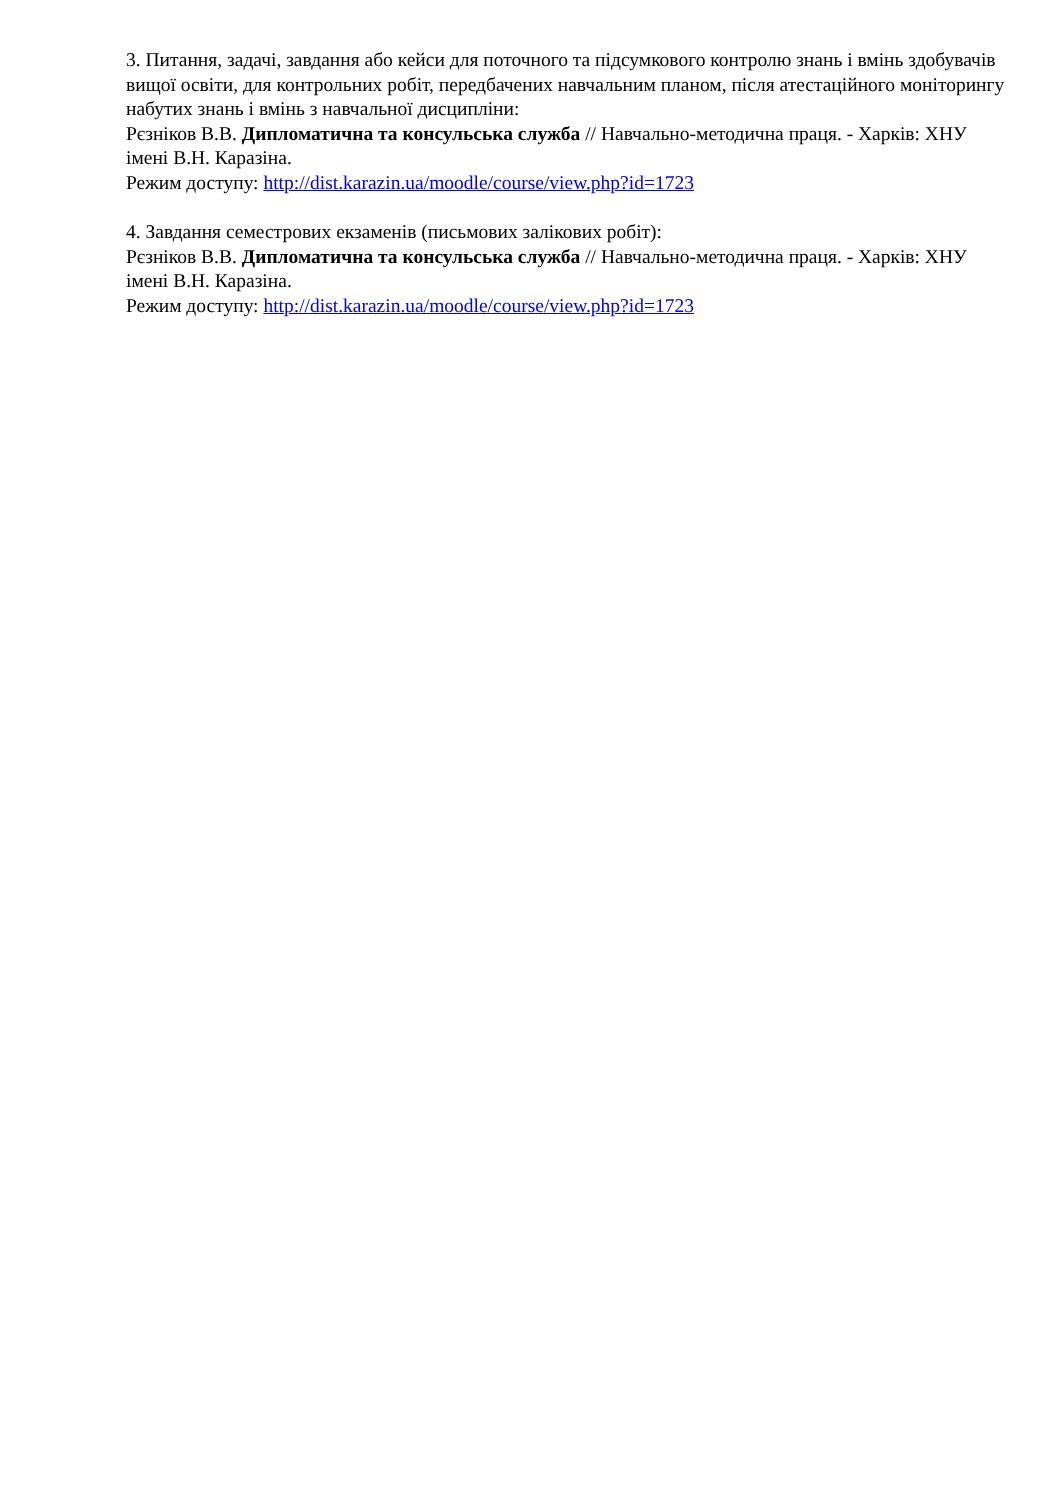3. Питання, задачі, завдання або кейси для поточного та підсумкового контролю знань і вмінь здобувачів вищої освіти, для контрольних робіт, передбачених навчальним планом, після атестаційного моніторингу набутих знань і вмінь з навчальної дисципліни:
Рєзніков В.В. Дипломатична та консульська служба // Навчально-методична праця. - Харків: ХНУ імені В.Н. Каразіна.
Режим доступу: http://dist.karazin.ua/moodle/course/view.php?id=1723
4. Завдання семестрових екзаменів (письмових залікових робіт):
Рєзніков В.В. Дипломатична та консульська служба // Навчально-методична праця. - Харків: ХНУ імені В.Н. Каразіна.
Режим доступу: http://dist.karazin.ua/moodle/course/view.php?id=1723